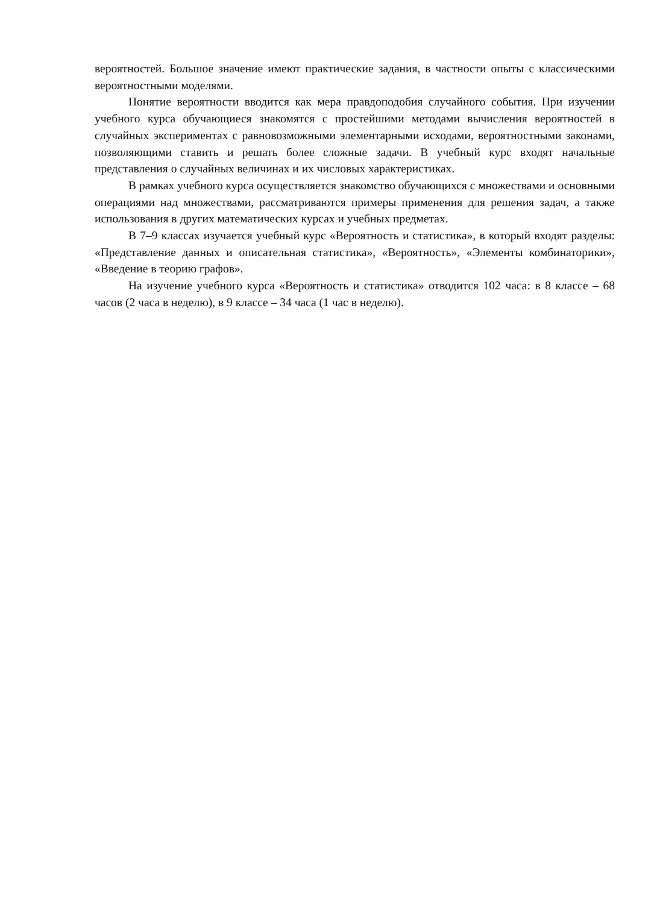вероятностей. Большое значение имеют практические задания, в частности опыты с классическими вероятностными моделями.
Понятие вероятности вводится как мера правдоподобия случайного события. При изучении учебного курса обучающиеся знакомятся с простейшими методами вычисления вероятностей в случайных экспериментах с равновозможными элементарными исходами, вероятностными законами, позволяющими ставить и решать более сложные задачи. В учебный курс входят начальные представления о случайных величинах и их числовых характеристиках.
В рамках учебного курса осуществляется знакомство обучающихся с множествами и основными операциями над множествами, рассматриваются примеры применения для решения задач, а также использования в других математических курсах и учебных предметах.
В 7–9 классах изучается учебный курс «Вероятность и статистика», в который входят разделы: «Представление данных и описательная статистика», «Вероятность», «Элементы комбинаторики», «Введение в теорию графов».
На изучение учебного курса «Вероятность и статистика» отводится 102 часа: в 8 классе – 68 часов (2 часа в неделю), в 9 классе – 34 часа (1 час в неделю).